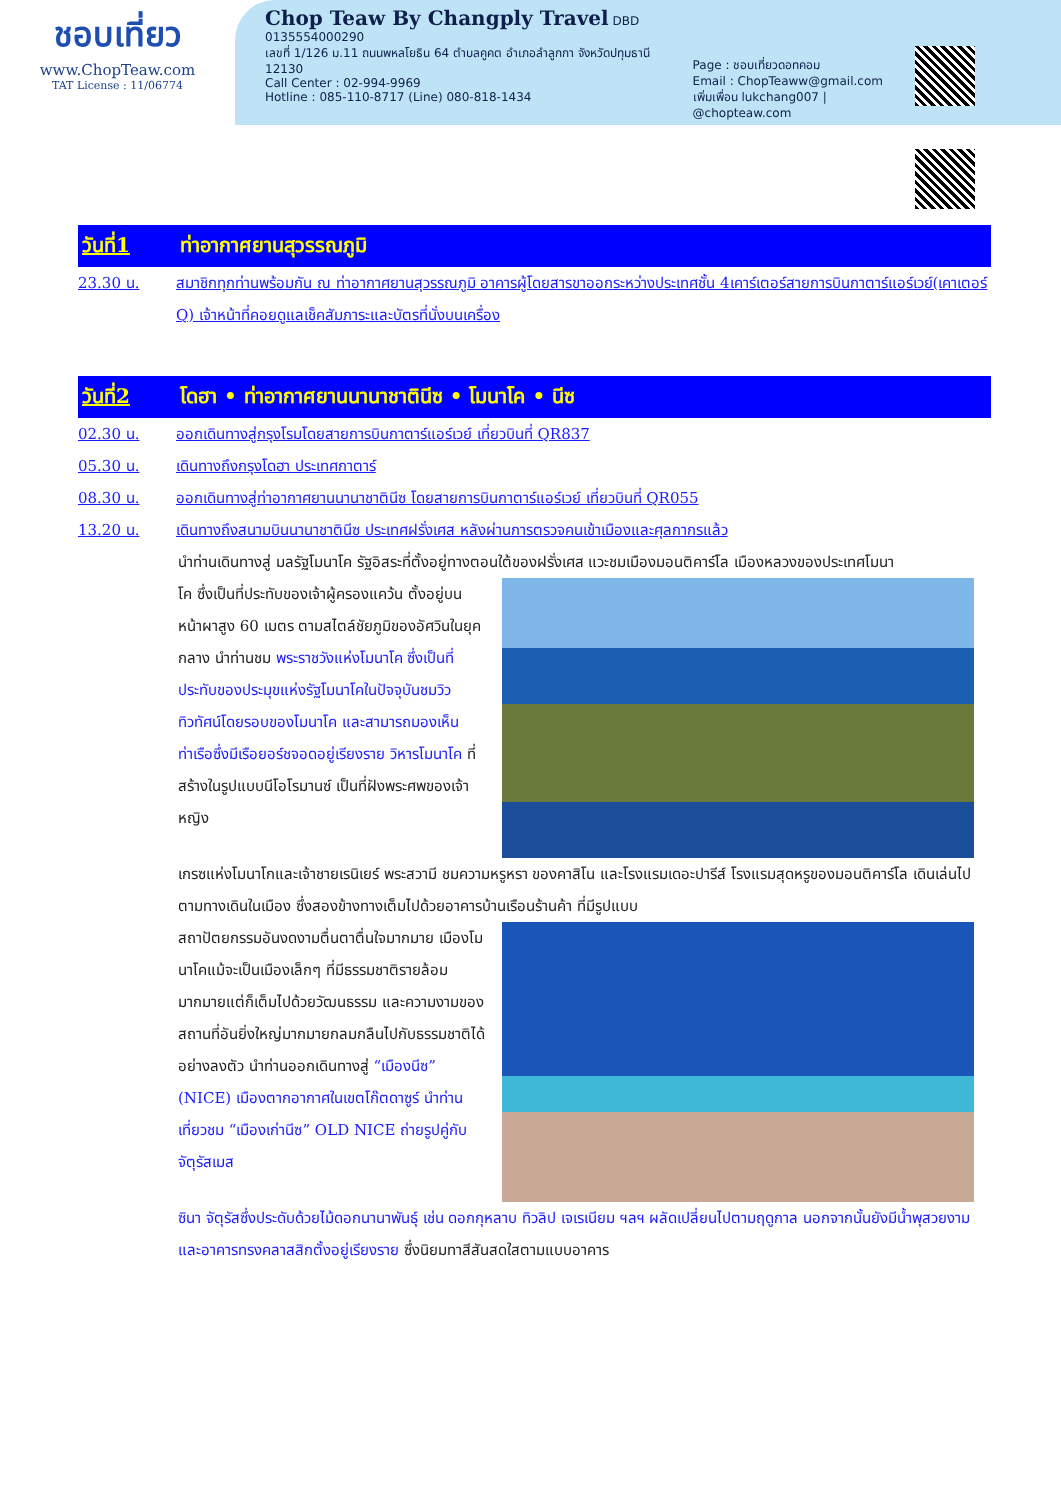ชอบเที่ยว
www.ChopTeaw.com
TAT License : 11/06774
Chop Teaw By Changply Travel DBD 0135554000290
เลขที่ 1/126 ม.11 ถนนพหลโยธิน 64 ตำบลคูคต อำเภอลำลูกกา จังหวัดปทุมธานี 12130
Call Center : 02-994-9969
Hotline : 085-110-8717 (Line) 080-818-1434
Page : ชอบเที่ยวดอทคอม
Email : ChopTeaww@gmail.com
เพิ่มเพื่อน lukchang007 | @chopteaw.com
วันที่1 ท่าอากาศยานสุวรรณภูมิ
23.30 น. สมาชิกทุกท่านพร้อมกัน ณ ท่าอากาศยานสุวรรณภูมิ อาคารผู้โดยสารขาออกระหว่างประเทศชั้น 4เคาร์เตอร์สายการบินกาตาร์แอร์เวย์(เคาเตอร์ Q) เจ้าหน้าที่คอยดูแลเช็คสัมภาระและบัตรที่นั่งบนเครื่อง
วันที่2 โดฮา • ท่าอากาศยานนานาชาตินีซ • โมนาโค • นีซ
02.30 น. ออกเดินทางสู่กรุงโรมโดยสายการบินกาตาร์แอร์เวย์ เที่ยวบินที่ QR837
05.30 น. เดินทางถึงกรุงโดฮา ประเทศกาตาร์
08.30 น. ออกเดินทางสู่ท่าอากาศยานนานาชาตินีซ โดยสายการบินกาตาร์แอร์เวย์ เที่ยวบินที่ QR055
13.20 น. เดินทางถึงสนามบินนานาชาตินีซ ประเทศฝรั่งเศส หลังผ่านการตรวจคนเข้าเมืองและศุลกากรแล้ว
นำท่านเดินทางสู่ มลรัฐโมนาโค รัฐอิสระที่ตั้งอยู่ทางตอนใต้ของฝรั่งเศส แวะชมเมืองมอนติคาร์โล เมืองหลวงของประเทศโมนา
โค ซึ่งเป็นที่ประทับของเจ้าผู้ครองแคว้น ตั้งอยู่บนหน้าผาสูง 60 เมตร ตามสไตล์ชัยภูมิของอัศวินในยุคกลาง นำท่านชม พระราชวังแห่งโมนาโค ซึ่งเป็นที่ประทับของประมุขแห่งรัฐโมนาโคในปัจจุบันชมวิวทิวทัศน์โดยรอบของโมนาโค และสามารถมองเห็นท่าเรือซึ่งมีเรือยอร์ชจอดอยู่เรียงราย วิหารโมนาโค ที่สร้างในรูปแบบนีโอโรมานซ์ เป็นที่ฝังพระศพของเจ้าหญิง
เกรซแห่งโมนาโกและเจ้าชายเรนิเยร์ พระสวามี ชมความหรูหรา ของคาสิโน และโรงแรมเดอะปารีส์ โรงแรมสุดหรูของมอนติคาร์โล เดินเล่นไปตามทางเดินในเมือง ซึ่งสองข้างทางเต็มไปด้วยอาคารบ้านเรือนร้านค้า ที่มีรูปแบบ
สถาปัตยกรรมอันงดงามตื่นตาตื่นใจมากมาย เมืองโมนาโคแม้จะเป็นเมืองเล็กๆ ที่มีธรรมชาติรายล้อม มากมายแต่ก็เต็มไปด้วยวัฒนธรรม และความงามของสถานที่อันยิ่งใหญ่มากมายกลมกลืนไปกับธรรมชาติได้อย่างลงตัว นำท่านออกเดินทางสู่ “เมืองนีซ” (NICE) เมืองตากอากาศในเขตโก๊ตดาซูร์ นำท่านเที่ยวชม “เมืองเก่านีซ” OLD NICE ถ่ายรูปคู่กับ จัตุรัสเมส
ซินา จัตุรัสซึ่งประดับด้วยไม้ดอกนานาพันธุ์ เช่น ดอกกุหลาบ ทิวลิป เจเรเนียม ฯลฯ ผลัดเปลี่ยนไปตามฤดูกาล นอกจากนั้นยังมีน้ำพุสวยงามและอาคารทรงคลาสสิกตั้งอยู่เรียงราย ซึ่งนิยมทาสีสันสดใสตามแบบอาคาร